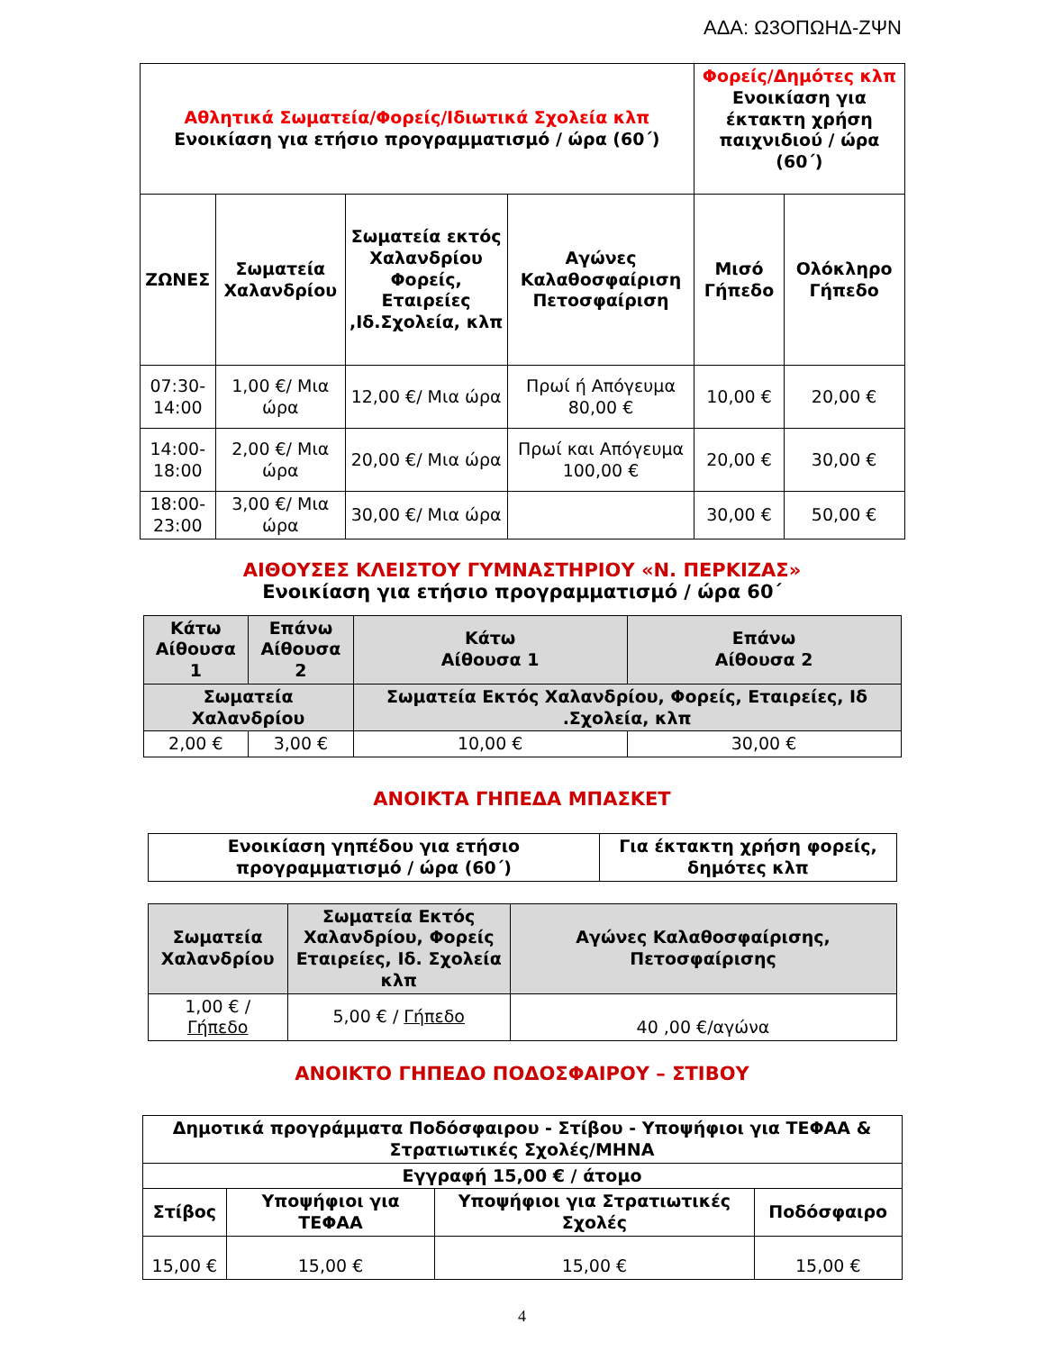ΑΔΑ: Ω3ΟΠΩΗΔ-ΖΨΝ
| Αθλητικά Σωματεία/Φορείς/Ιδιωτικά Σχολεία κλπ Ενοικίαση για ετήσιο προγραμματισμό / ώρα (60΄) | | | | Φορείς/Δημότες κλπ Ενοικίαση για έκτακτη χρήση παιχνιδιού / ώρα (60΄) | |
| --- | --- | --- | --- | --- | --- |
| ΖΩΝΕΣ | Σωματεία Χαλανδρίου | Σωματεία εκτός Χαλανδρίου Φορείς, Εταιρείες ,Ιδ.Σχολεία, κλπ | Αγώνες Καλαθοσφαίριση Πετοσφαίριση | Μισό Γήπεδο | Ολόκληρο Γήπεδο |
| 07:30-14:00 | 1,00 €/ Μια ώρα | 12,00 €/ Μια ώρα | Πρωί ή Απόγευμα 80,00 € | 10,00 € | 20,00 € |
| 14:00-18:00 | 2,00 €/ Μια ώρα | 20,00 €/ Μια ώρα | Πρωί και Απόγευμα 100,00 € | 20,00 € | 30,00 € |
| 18:00-23:00 | 3,00 €/ Μια ώρα | 30,00 €/ Μια ώρα | | 30,00 € | 50,00 € |
ΑΙΘΟΥΣΕΣ ΚΛΕΙΣΤΟΥ ΓΥΜΝΑΣΤΗΡΙΟΥ «Ν. ΠΕΡΚΙΖΑΣ»
Ενοικίαση για ετήσιο προγραμματισμό / ώρα 60΄
| Κάτω Αίθουσα 1 | Επάνω Αίθουσα 2 | Κάτω Αίθουσα 1 | Επάνω Αίθουσα 2 |
| --- | --- | --- | --- |
| Σωματεία Χαλανδρίου | | Σωματεία Εκτός Χαλανδρίου, Φορείς, Εταιρείες, Ιδ .Σχολεία, κλπ | |
| 2,00 € | 3,00 € | 10,00 € | 30,00 € |
ΑΝΟΙΚΤΑ ΓΗΠΕΔΑ ΜΠΑΣΚΕΤ
| Ενοικίαση γηπέδου για ετήσιο προγραμματισμό / ώρα (60΄) | Για έκτακτη χρήση φορείς, δημότες κλπ |
| --- | --- |
| Σωματεία Χαλανδρίου | Σωματεία Εκτός Χαλανδρίου, Φορείς Εταιρείες, Ιδ. Σχολεία κλπ | Αγώνες Καλαθοσφαίρισης, Πετοσφαίρισης |
| --- | --- | --- |
| 1,00 € / Γήπεδο | 5,00 € / Γήπεδο | 40 ,00 €/αγώνα |
ΑΝΟΙΚΤΟ ΓΗΠΕΔΟ ΠΟΔΟΣΦΑΙΡΟΥ – ΣΤΙΒΟΥ
| Δημοτικά προγράμματα Ποδόσφαιρου - Στίβου - Υποψήφιοι για ΤΕΦΑΑ & Στρατιωτικές Σχολές/ΜΗΝΑ | | | |
| --- | --- | --- | --- |
| Εγγραφή 15,00 € / άτομο | | | |
| Στίβος | Υποψήφιοι για ΤΕΦΑΑ | Υποψήφιοι για Στρατιωτικές Σχολές | Ποδόσφαιρο |
| 15,00 € | 15,00 € | 15,00 € | 15,00 € |
4